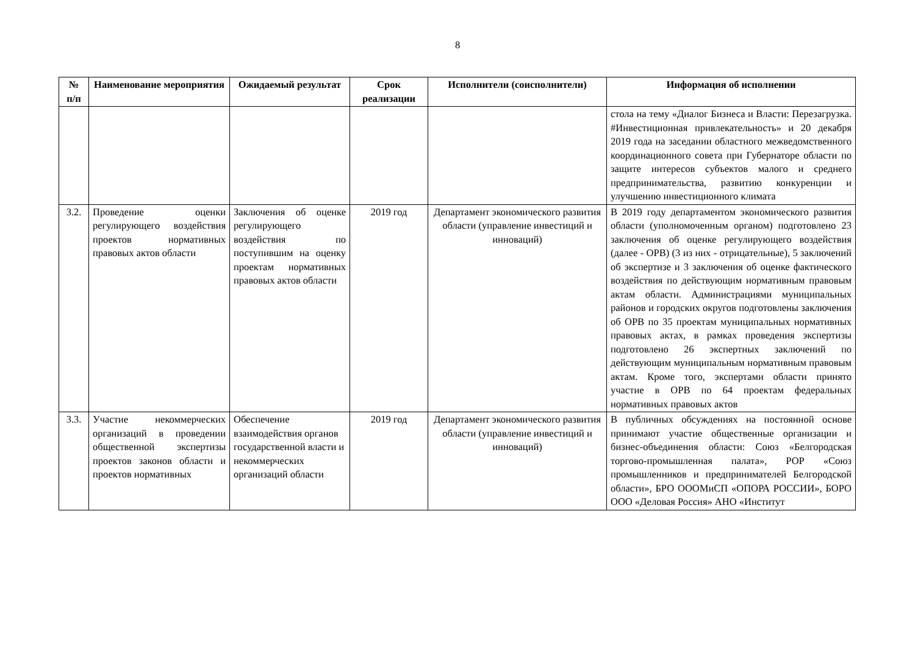8
| № п/п | Наименование мероприятия | Ожидаемый результат | Срок реализации | Исполнители (соисполнители) | Информация об исполнении |
| --- | --- | --- | --- | --- | --- |
| | | | | | стола на тему «Диалог Бизнеса и Власти: Перезагрузка. #Инвестиционная привлекательность» и 20 декабря 2019 года на заседании областного межведомственного координационного совета при Губернаторе области по защите интересов субъектов малого и среднего предпринимательства, развитию конкуренции и улучшению инвестиционного климата |
| 3.2. | Проведение оценки регулирующего воздействия проектов нормативных правовых актов области | Заключения об оценке регулирующего воздействия по поступившим на оценку проектам нормативных правовых актов области | 2019 год | Департамент экономического развития области (управление инвестиций и инноваций) | В 2019 году департаментом экономического развития области (уполномоченным органом) подготовлено 23 заключения об оценке регулирующего воздействия (далее - ОРВ) (3 из них - отрицательные), 5 заключений об экспертизе и 3 заключения об оценке фактического воздействия по действующим нормативным правовым актам области. Администрациями муниципальных районов и городских округов подготовлены заключения об ОРВ по 35 проектам муниципальных нормативных правовых актах, в рамках проведения экспертизы подготовлено 26 экспертных заключений по действующим муниципальным нормативным правовым актам. Кроме того, экспертами области принято участие в ОРВ по 64 проектам федеральных нормативных правовых актов |
| 3.3. | Участие некоммерческих организаций в проведении общественной экспертизы проектов законов области и проектов нормативных | Обеспечение взаимодействия органов государственной власти и некоммерческих организаций области | 2019 год | Департамент экономического развития области (управление инвестиций и инноваций) | В публичных обсуждениях на постоянной основе принимают участие общественные организации и бизнес-объединения области: Союз «Белгородская торгово-промышленная палата», РОР «Союз промышленников и предпринимателей Белгородской области», БРО ОООМиСП «ОПОРА РОССИИ», БОРО ООО «Деловая Россия» АНО «Институт |